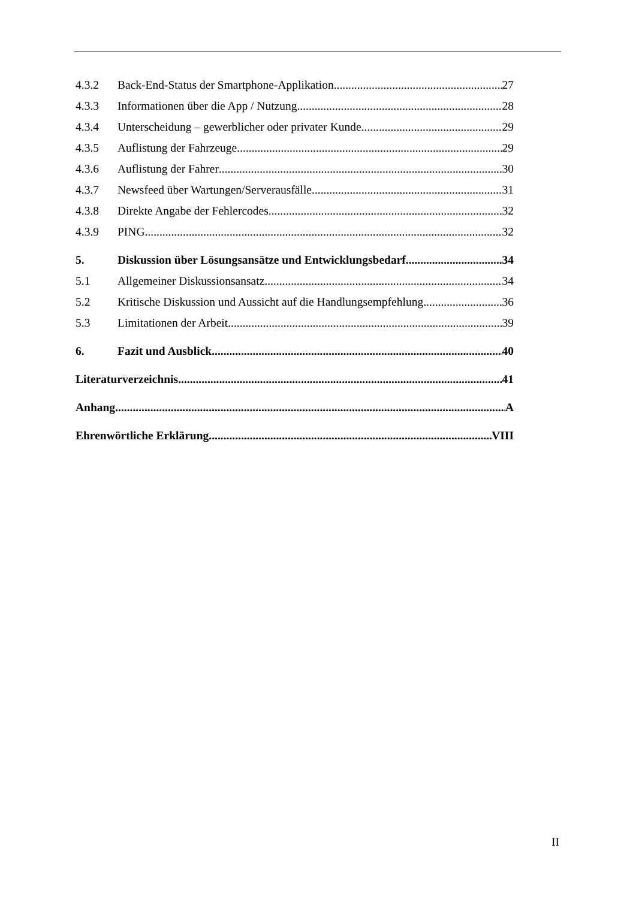4.3.2 Back-End-Status der Smartphone-Applikation 27
4.3.3 Informationen über die App / Nutzung 28
4.3.4 Unterscheidung – gewerblicher oder privater Kunde 29
4.3.5 Auflistung der Fahrzeuge 29
4.3.6 Auflistung der Fahrer 30
4.3.7 Newsfeed über Wartungen/Serverausfälle 31
4.3.8 Direkte Angabe der Fehlercodes 32
4.3.9 PING 32
5. Diskussion über Lösungsansätze und Entwicklungsbedarf 34
5.1 Allgemeiner Diskussionsansatz 34
5.2 Kritische Diskussion und Aussicht auf die Handlungsempfehlung 36
5.3 Limitationen der Arbeit 39
6. Fazit und Ausblick 40
Literaturverzeichnis 41
Anhang A
Ehrenwörtliche Erklärung VIII
II